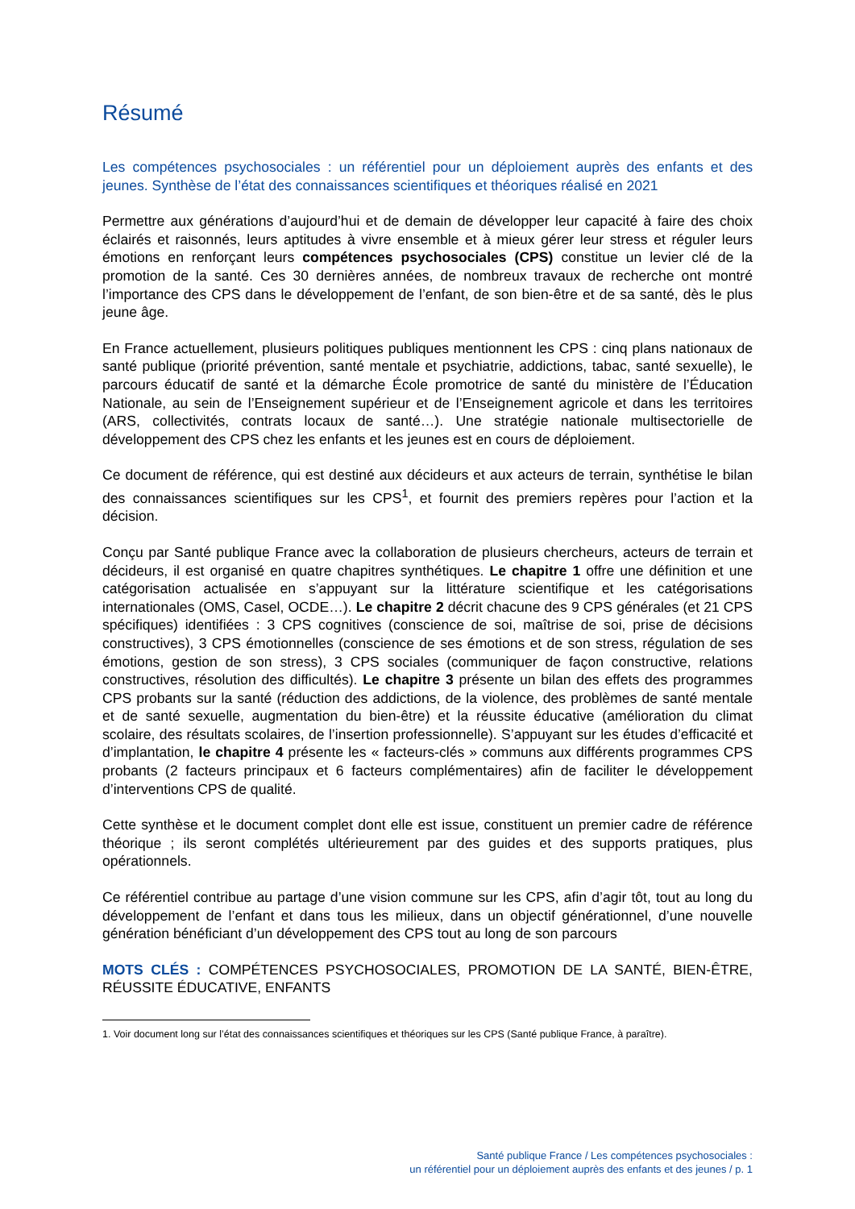Résumé
Les compétences psychosociales : un référentiel pour un déploiement auprès des enfants et des jeunes. Synthèse de l’état des connaissances scientifiques et théoriques réalisé en 2021
Permettre aux générations d’aujourd’hui et de demain de développer leur capacité à faire des choix éclairés et raisonnés, leurs aptitudes à vivre ensemble et à mieux gérer leur stress et réguler leurs émotions en renforçant leurs compétences psychosociales (CPS) constitue un levier clé de la promotion de la santé. Ces 30 dernières années, de nombreux travaux de recherche ont montré l’importance des CPS dans le développement de l’enfant, de son bien-être et de sa santé, dès le plus jeune âge.
En France actuellement, plusieurs politiques publiques mentionnent les CPS : cinq plans nationaux de santé publique (priorité prévention, santé mentale et psychiatrie, addictions, tabac, santé sexuelle), le parcours éducatif de santé et la démarche École promotrice de santé du ministère de l’Éducation Nationale, au sein de l’Enseignement supérieur et de l’Enseignement agricole et dans les territoires (ARS, collectivités, contrats locaux de santé…). Une stratégie nationale multisectorielle de développement des CPS chez les enfants et les jeunes est en cours de déploiement.
Ce document de référence, qui est destiné aux décideurs et aux acteurs de terrain, synthétise le bilan des connaissances scientifiques sur les CPS<sup>1</sup>, et fournit des premiers repères pour l’action et la décision.
Conçu par Santé publique France avec la collaboration de plusieurs chercheurs, acteurs de terrain et décideurs, il est organisé en quatre chapitres synthétiques. Le chapitre 1 offre une définition et une catégorisation actualisée en s’appuyant sur la littérature scientifique et les catégorisations internationales (OMS, Casel, OCDE…). Le chapitre 2 décrit chacune des 9 CPS générales (et 21 CPS spécifiques) identifiées : 3 CPS cognitives (conscience de soi, maîtrise de soi, prise de décisions constructives), 3 CPS émotionnelles (conscience de ses émotions et de son stress, régulation de ses émotions, gestion de son stress), 3 CPS sociales (communiquer de façon constructive, relations constructives, résolution des difficultés). Le chapitre 3 présente un bilan des effets des programmes CPS probants sur la santé (réduction des addictions, de la violence, des problèmes de santé mentale et de santé sexuelle, augmentation du bien-être) et la réussite éducative (amélioration du climat scolaire, des résultats scolaires, de l’insertion professionnelle). S’appuyant sur les études d’efficacité et d’implantation, le chapitre 4 présente les « facteurs-clés » communs aux différents programmes CPS probants (2 facteurs principaux et 6 facteurs complémentaires) afin de faciliter le développement d’interventions CPS de qualité.
Cette synthèse et le document complet dont elle est issue, constituent un premier cadre de référence théorique ; ils seront complétés ultérieurement par des guides et des supports pratiques, plus opérationnels.
Ce référentiel contribue au partage d’une vision commune sur les CPS, afin d’agir tôt, tout au long du développement de l’enfant et dans tous les milieux, dans un objectif générationnel, d’une nouvelle génération bénéficiant d’un développement des CPS tout au long de son parcours
MOTS CLÉS : COMPÉTENCES PSYCHOSOCIALES, PROMOTION DE LA SANTÉ, BIEN-ÊTRE, RÉUSSITE ÉDUCATIVE, ENFANTS
1. Voir document long sur l’état des connaissances scientifiques et théoriques sur les CPS (Santé publique France, à paraître).
Santé publique France / Les compétences psychosociales :
un référentiel pour un déploiement auprès des enfants et des jeunes / p. 1